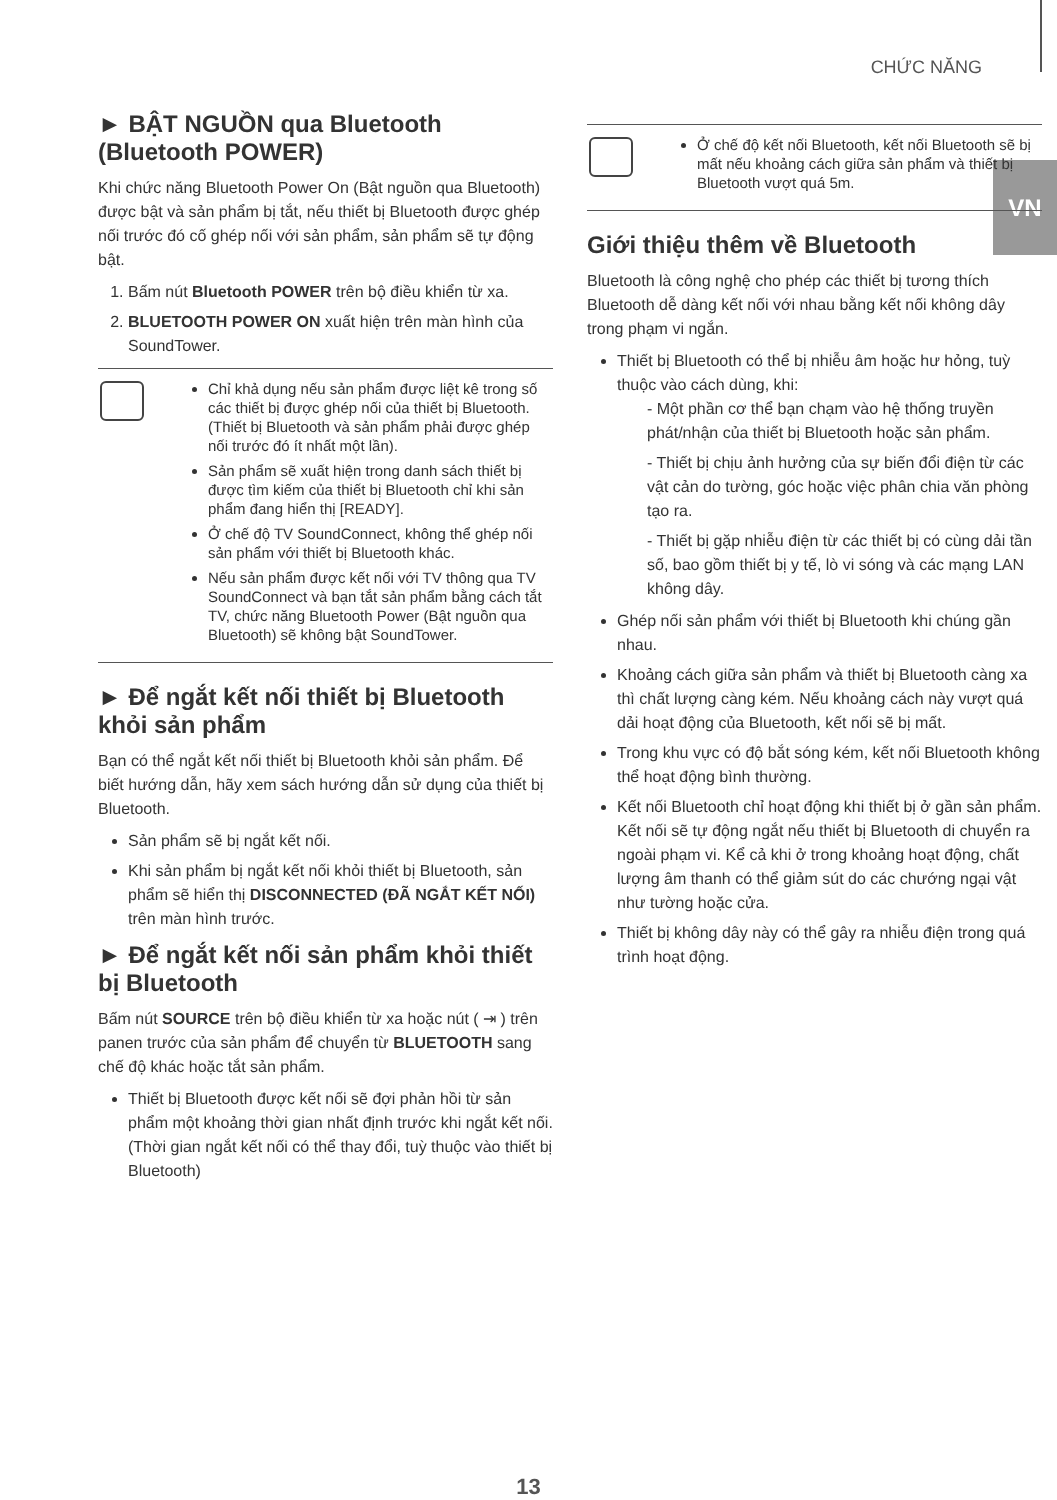CHỨC NĂNG
VN
► BẬT NGUỒN qua Bluetooth (Bluetooth POWER)
Khi chức năng Bluetooth Power On (Bật nguồn qua Bluetooth) được bật và sản phẩm bị tắt, nếu thiết bị Bluetooth được ghép nối trước đó cố ghép nối với sản phẩm, sản phẩm sẽ tự động bật.
1. Bấm nút Bluetooth POWER trên bộ điều khiển từ xa.
2. BLUETOOTH POWER ON xuất hiện trên màn hình của SoundTower.
Chỉ khả dụng nếu sản phẩm được liệt kê trong số các thiết bị được ghép nối của thiết bị Bluetooth. (Thiết bị Bluetooth và sản phẩm phải được ghép nối trước đó ít nhất một lần).
Sản phẩm sẽ xuất hiện trong danh sách thiết bị được tìm kiếm của thiết bị Bluetooth chỉ khi sản phẩm đang hiển thị [READY].
Ở chế độ TV SoundConnect, không thể ghép nối sản phẩm với thiết bị Bluetooth khác.
Nếu sản phẩm được kết nối với TV thông qua TV SoundConnect và bạn tắt sản phẩm bằng cách tắt TV, chức năng Bluetooth Power (Bật nguồn qua Bluetooth) sẽ không bật SoundTower.
► Để ngắt kết nối thiết bị Bluetooth khỏi sản phẩm
Bạn có thể ngắt kết nối thiết bị Bluetooth khỏi sản phẩm. Để biết hướng dẫn, hãy xem sách hướng dẫn sử dụng của thiết bị Bluetooth.
Sản phẩm sẽ bị ngắt kết nối.
Khi sản phẩm bị ngắt kết nối khỏi thiết bị Bluetooth, sản phẩm sẽ hiển thị DISCONNECTED (ĐÃ NGẮT KẾT NỐI) trên màn hình trước.
► Để ngắt kết nối sản phẩm khỏi thiết bị Bluetooth
Bấm nút SOURCE trên bộ điều khiển từ xa hoặc nút ( ⇥ ) trên panen trước của sản phẩm để chuyển từ BLUETOOTH sang chế độ khác hoặc tắt sản phẩm.
Thiết bị Bluetooth được kết nối sẽ đợi phản hồi từ sản phẩm một khoảng thời gian nhất định trước khi ngắt kết nối. (Thời gian ngắt kết nối có thể thay đổi, tuỳ thuộc vào thiết bị Bluetooth)
Ở chế độ kết nối Bluetooth, kết nối Bluetooth sẽ bị mất nếu khoảng cách giữa sản phẩm và thiết bị Bluetooth vượt quá 5m.
Giới thiệu thêm về Bluetooth
Bluetooth là công nghệ cho phép các thiết bị tương thích Bluetooth dễ dàng kết nối với nhau bằng kết nối không dây trong phạm vi ngắn.
Thiết bị Bluetooth có thể bị nhiễu âm hoặc hư hỏng, tuỳ thuộc vào cách dùng, khi:
- Một phần cơ thể bạn chạm vào hệ thống truyền phát/nhận của thiết bị Bluetooth hoặc sản phẩm.
- Thiết bị chịu ảnh hưởng của sự biến đổi điện từ các vật cản do tường, góc hoặc việc phân chia văn phòng tạo ra.
- Thiết bị gặp nhiễu điện từ các thiết bị có cùng dải tần số, bao gồm thiết bị y tế, lò vi sóng và các mạng LAN không dây.
Ghép nối sản phẩm với thiết bị Bluetooth khi chúng gần nhau.
Khoảng cách giữa sản phẩm và thiết bị Bluetooth càng xa thì chất lượng càng kém. Nếu khoảng cách này vượt quá dải hoạt động của Bluetooth, kết nối sẽ bị mất.
Trong khu vực có độ bắt sóng kém, kết nối Bluetooth không thể hoạt động bình thường.
Kết nối Bluetooth chỉ hoạt động khi thiết bị ở gần sản phẩm. Kết nối sẽ tự động ngắt nếu thiết bị Bluetooth di chuyển ra ngoài phạm vi. Kể cả khi ở trong khoảng hoạt động, chất lượng âm thanh có thể giảm sút do các chướng ngại vật như tường hoặc cửa.
Thiết bị không dây này có thể gây ra nhiễu điện trong quá trình hoạt động.
13